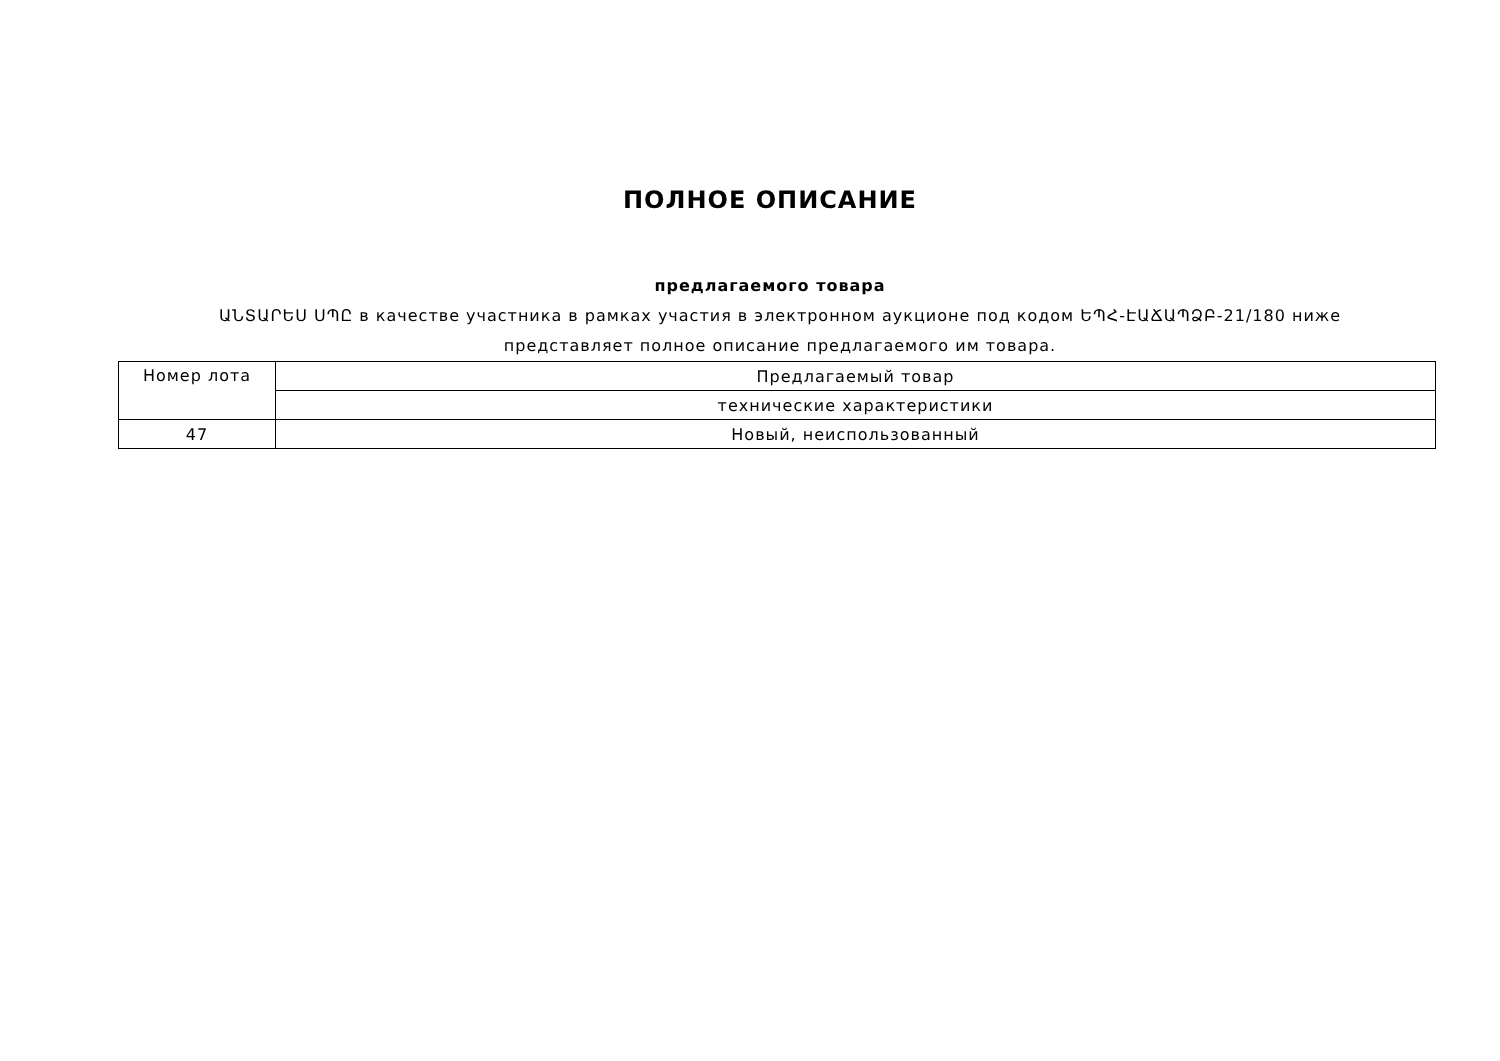ПОЛНОЕ ОПИСАНИЕ
предлагаемого товара
ԱՆՏԱՐԵՍ ՍՊԸ в качестве участника в рамках участия в электронном аукционе под кодом ԵՊՀ-ԷԱՃԱՊՁԲ-21/180 ниже представляет полное описание предлагаемого им товара.
| Номер лота | Предлагаемый товар |
| --- | --- |
| | технические характеристики |
| 47 | Новый, неиспользованный |